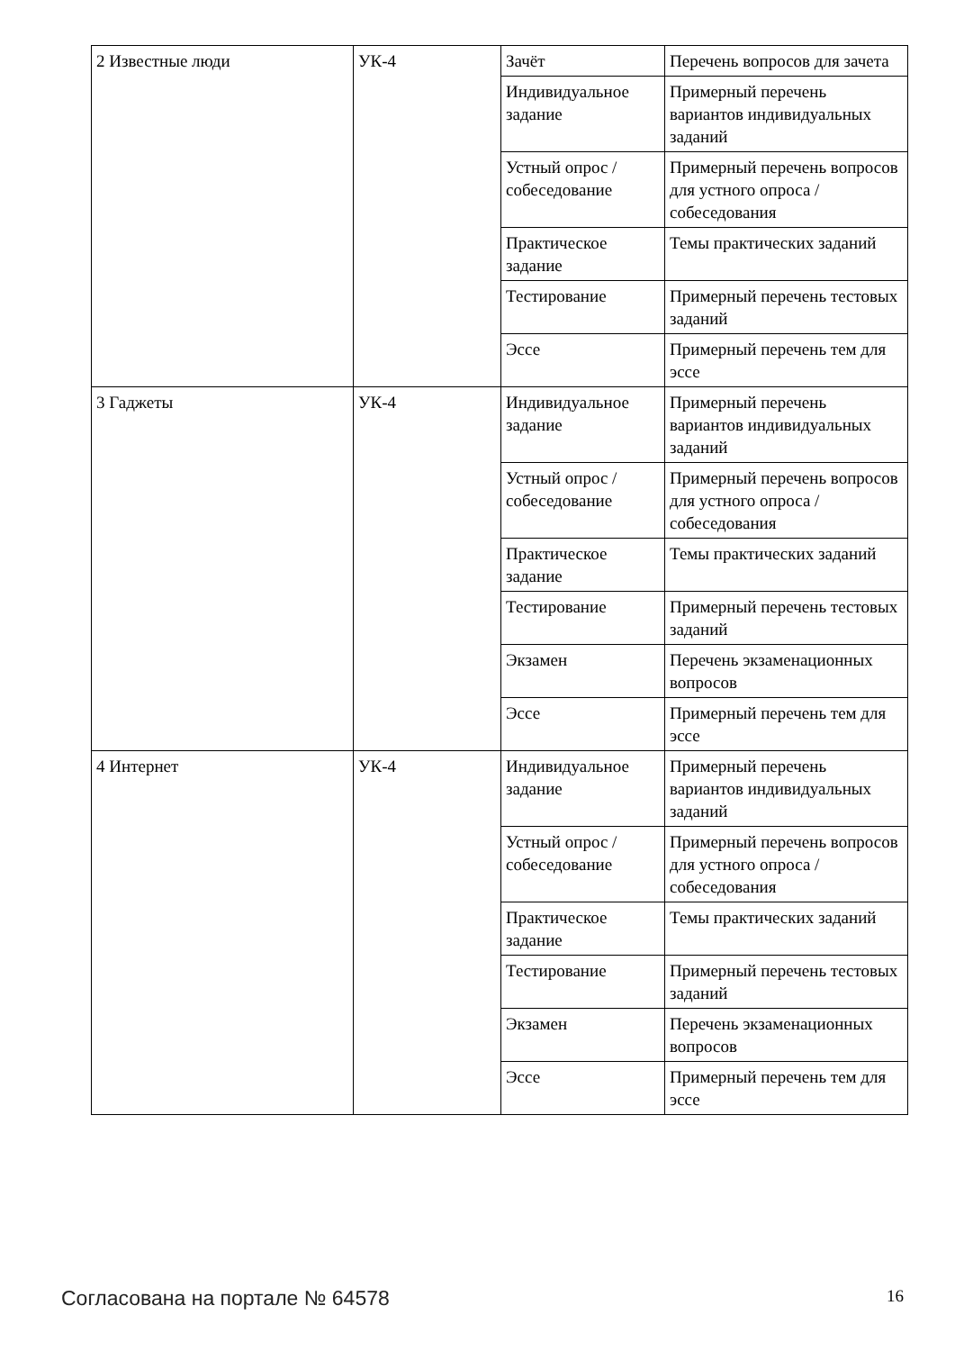| 2 Известные люди | УК-4 | Зачёт | Перечень вопросов для зачета |
| | | Индивидуальное задание | Примерный перечень вариантов индивидуальных заданий |
| | | Устный опрос / собеседование | Примерный перечень вопросов для устного опроса / собеседования |
| | | Практическое задание | Темы практических заданий |
| | | Тестирование | Примерный перечень тестовых заданий |
| | | Эссе | Примерный перечень тем для эссе |
| 3 Гаджеты | УК-4 | Индивидуальное задание | Примерный перечень вариантов индивидуальных заданий |
| | | Устный опрос / собеседование | Примерный перечень вопросов для устного опроса / собеседования |
| | | Практическое задание | Темы практических заданий |
| | | Тестирование | Примерный перечень тестовых заданий |
| | | Экзамен | Перечень экзаменационных вопросов |
| | | Эссе | Примерный перечень тем для эссе |
| 4 Интернет | УК-4 | Индивидуальное задание | Примерный перечень вариантов индивидуальных заданий |
| | | Устный опрос / собеседование | Примерный перечень вопросов для устного опроса / собеседования |
| | | Практическое задание | Темы практических заданий |
| | | Тестирование | Примерный перечень тестовых заданий |
| | | Экзамен | Перечень экзаменационных вопросов |
| | | Эссе | Примерный перечень тем для эссе |
Согласована на портале № 64578 16